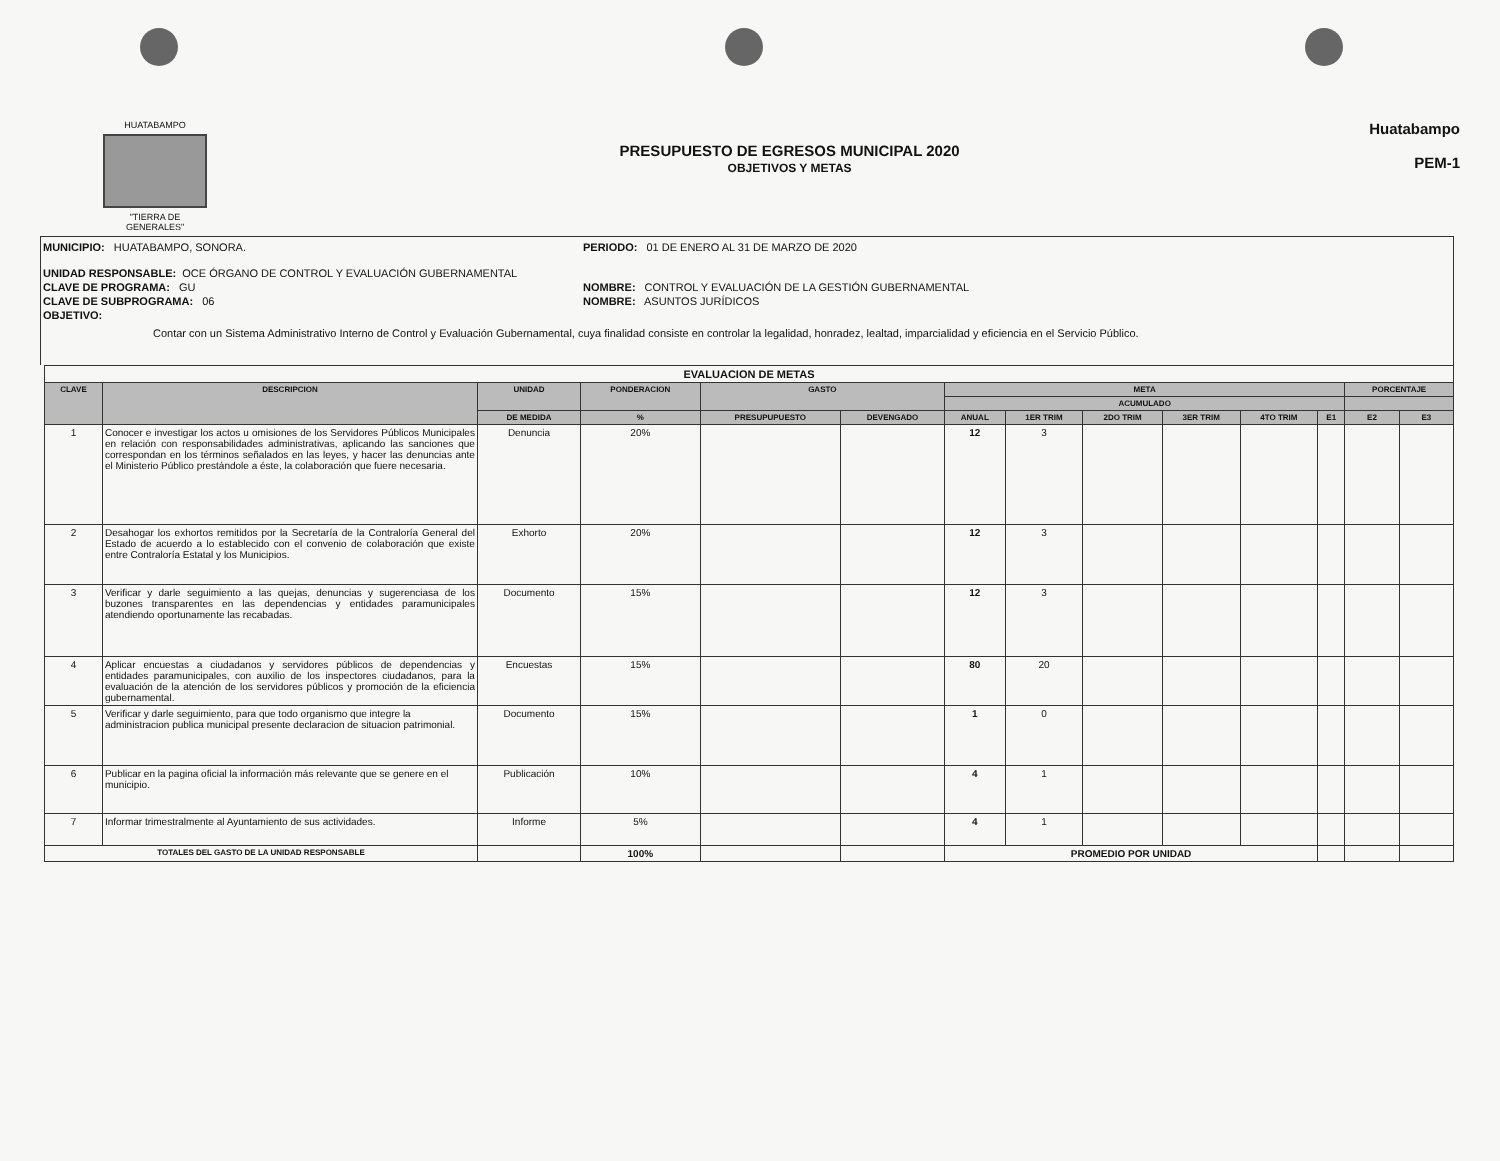HUATABAMPO
"TIERRA DE GENERALES"
PRESUPUESTO DE EGRESOS MUNICIPAL 2020
OBJETIVOS Y METAS
Huatabampo
PEM-1
MUNICIPIO: HUATABAMPO, SONORA. PERIODO: 01 DE ENERO AL 31 DE MARZO DE 2020
UNIDAD RESPONSABLE: OCE ÓRGANO DE CONTROL Y EVALUACIÓN GUBERNAMENTAL
CLAVE DE PROGRAMA: GU NOMBRE: CONTROL Y EVALUACIÓN DE LA GESTIÓN GUBERNAMENTAL
CLAVE DE SUBPROGRAMA: 06 NOMBRE: ASUNTOS JURÍDICOS
OBJETIVO:
Contar con un Sistema Administrativo Interno de Control y Evaluación Gubernamental, cuya finalidad consiste en controlar la legalidad, honradez, lealtad, imparcialidad y eficiencia en el Servicio Público.
| EVALUACION DE METAS | | | | | | | | | | | | | |
| CLAVE | DESCRIPCION | UNIDAD | PONDERACION | GASTO | | META | | | | | | PORCENTAJE | |
| | | | | | | ACUMULADO | | | | | | | |
| | | DE MEDIDA | % | PRESUPUPUESTO | DEVENGADO | ANUAL | 1ER TRIM | 2DO TRIM | 3ER TRIM | 4TO TRIM | E1 | E2 | E3 |
| 1 | Conocer e investigar los actos u omisiones de los Servidores Públicos Municipales en relación con responsabilidades administrativas, aplicando las sanciones que correspondan en los términos señalados en las leyes, y hacer las denuncias ante el Ministerio Público prestándole a éste, la colaboración que fuere necesaria. | Denuncia | 20% | | | 12 | 3 | | | | | | |
| 2 | Desahogar los exhortos remitidos por la Secretaría de la Contraloría General del Estado de acuerdo a lo establecido con el convenio de colaboración que existe entre Contraloría Estatal y los Municipios. | Exhorto | 20% | | | 12 | 3 | | | | | | |
| 3 | Verificar y darle seguimiento a las quejas, denuncias y sugerenciasa de los buzones transparentes en las dependencias y entidades paramunicipales atendiendo oportunamente las recabadas. | Documento | 15% | | | 12 | 3 | | | | | | |
| 4 | Aplicar encuestas a ciudadanos y servidores públicos de dependencias y entidades paramunicipales, con auxilio de los inspectores ciudadanos, para la evaluación de la atención de los servidores públicos y promoción de la eficiencia gubernamental. | Encuestas | 15% | | | 80 | 20 | | | | | | |
| 5 | Verificar y darle seguimiento, para que todo organismo que integre la administracion publica municipal presente declaracion de situacion patrimonial. | Documento | 15% | | | 1 | 0 | | | | | | |
| 6 | Publicar en la pagina oficial la información más relevante que se genere en el municipio. | Publicación | 10% | | | 4 | 1 | | | | | | |
| 7 | Informar trimestralmente al Ayuntamiento de sus actividades. | Informe | 5% | | | 4 | 1 | | | | | | |
| TOTALES DEL GASTO DE LA UNIDAD RESPONSABLE | | | 100% | | | PROMEDIO POR UNIDAD | | | | | | | |